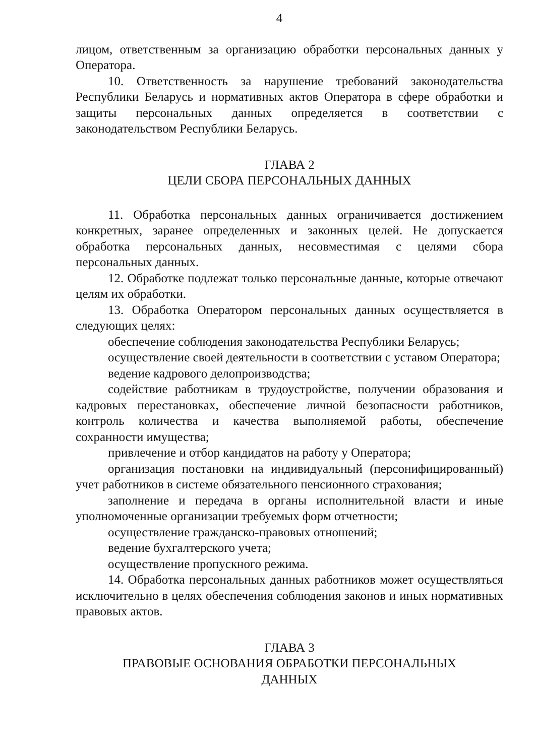4
лицом, ответственным за организацию обработки персональных данных у Оператора.
10. Ответственность за нарушение требований законодательства Республики Беларусь и нормативных актов Оператора в сфере обработки и защиты персональных данных определяется в соответствии с законодательством Республики Беларусь.
ГЛАВА 2
ЦЕЛИ СБОРА ПЕРСОНАЛЬНЫХ ДАННЫХ
11. Обработка персональных данных ограничивается достижением конкретных, заранее определенных и законных целей. Не допускается обработка персональных данных, несовместимая с целями сбора персональных данных.
12. Обработке подлежат только персональные данные, которые отвечают целям их обработки.
13. Обработка Оператором персональных данных осуществляется в следующих целях:
обеспечение соблюдения законодательства Республики Беларусь;
осуществление своей деятельности в соответствии с уставом Оператора;
ведение кадрового делопроизводства;
содействие работникам в трудоустройстве, получении образования и кадровых перестановках, обеспечение личной безопасности работников, контроль количества и качества выполняемой работы, обеспечение сохранности имущества;
привлечение и отбор кандидатов на работу у Оператора;
организация постановки на индивидуальный (персонифицированный) учет работников в системе обязательного пенсионного страхования;
заполнение и передача в органы исполнительной власти и иные уполномоченные организации требуемых форм отчетности;
осуществление гражданско-правовых отношений;
ведение бухгалтерского учета;
осуществление пропускного режима.
14. Обработка персональных данных работников может осуществляться исключительно в целях обеспечения соблюдения законов и иных нормативных правовых актов.
ГЛАВА 3
ПРАВОВЫЕ ОСНОВАНИЯ ОБРАБОТКИ ПЕРСОНАЛЬНЫХ
ДАННЫХ